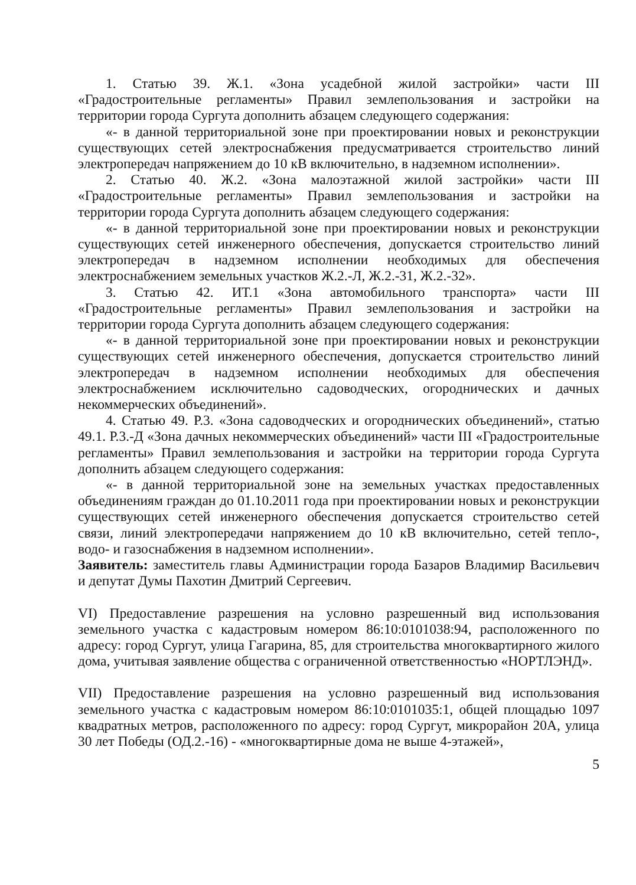1. Статью 39. Ж.1. «Зона усадебной жилой застройки» части III «Градостроительные регламенты» Правил землепользования и застройки на территории города Сургута дополнить абзацем следующего содержания:
«- в данной территориальной зоне при проектировании новых и реконструкции существующих сетей электроснабжения предусматривается строительство линий электропередач напряжением до 10 кВ включительно, в надземном исполнении».
2. Статью 40. Ж.2. «Зона малоэтажной жилой застройки» части III «Градостроительные регламенты» Правил землепользования и застройки на территории города Сургута дополнить абзацем следующего содержания:
«- в данной территориальной зоне при проектировании новых и реконструкции существующих сетей инженерного обеспечения, допускается строительство линий электропередач в надземном исполнении необходимых для обеспечения электроснабжением земельных участков Ж.2.-Л, Ж.2.-31, Ж.2.-32».
3. Статью 42. ИТ.1 «Зона автомобильного транспорта» части III «Градостроительные регламенты» Правил землепользования и застройки на территории города Сургута дополнить абзацем следующего содержания:
«- в данной территориальной зоне при проектировании новых и реконструкции существующих сетей инженерного обеспечения, допускается строительство линий электропередач в надземном исполнении необходимых для обеспечения электроснабжением исключительно садоводческих, огороднических и дачных некоммерческих объединений».
4. Статью 49. Р.3. «Зона садоводческих и огороднических объединений», статью 49.1. Р.3.-Д «Зона дачных некоммерческих объединений» части III «Градостроительные регламенты» Правил землепользования и застройки на территории города Сургута дополнить абзацем следующего содержания:
«- в данной территориальной зоне на земельных участках предоставленных объединениям граждан до 01.10.2011 года при проектировании новых и реконструкции существующих сетей инженерного обеспечения допускается строительство сетей связи, линий электропередачи напряжением до 10 кВ включительно, сетей тепло-, водо- и газоснабжения в надземном исполнении».
Заявитель: заместитель главы Администрации города Базаров Владимир Васильевич и депутат Думы Пахотин Дмитрий Сергеевич.
VI) Предоставление разрешения на условно разрешенный вид использования земельного участка с кадастровым номером 86:10:0101038:94, расположенного по адресу: город Сургут, улица Гагарина, 85, для строительства многоквартирного жилого дома, учитывая заявление общества с ограниченной ответственностью «НОРТЛЭНД».
VII) Предоставление разрешения на условно разрешенный вид использования земельного участка с кадастровым номером 86:10:0101035:1, общей площадью 1097 квадратных метров, расположенного по адресу: город Сургут, микрорайон 20А, улица 30 лет Победы (ОД.2.-16) - «многоквартирные дома не выше 4-этажей»,
5